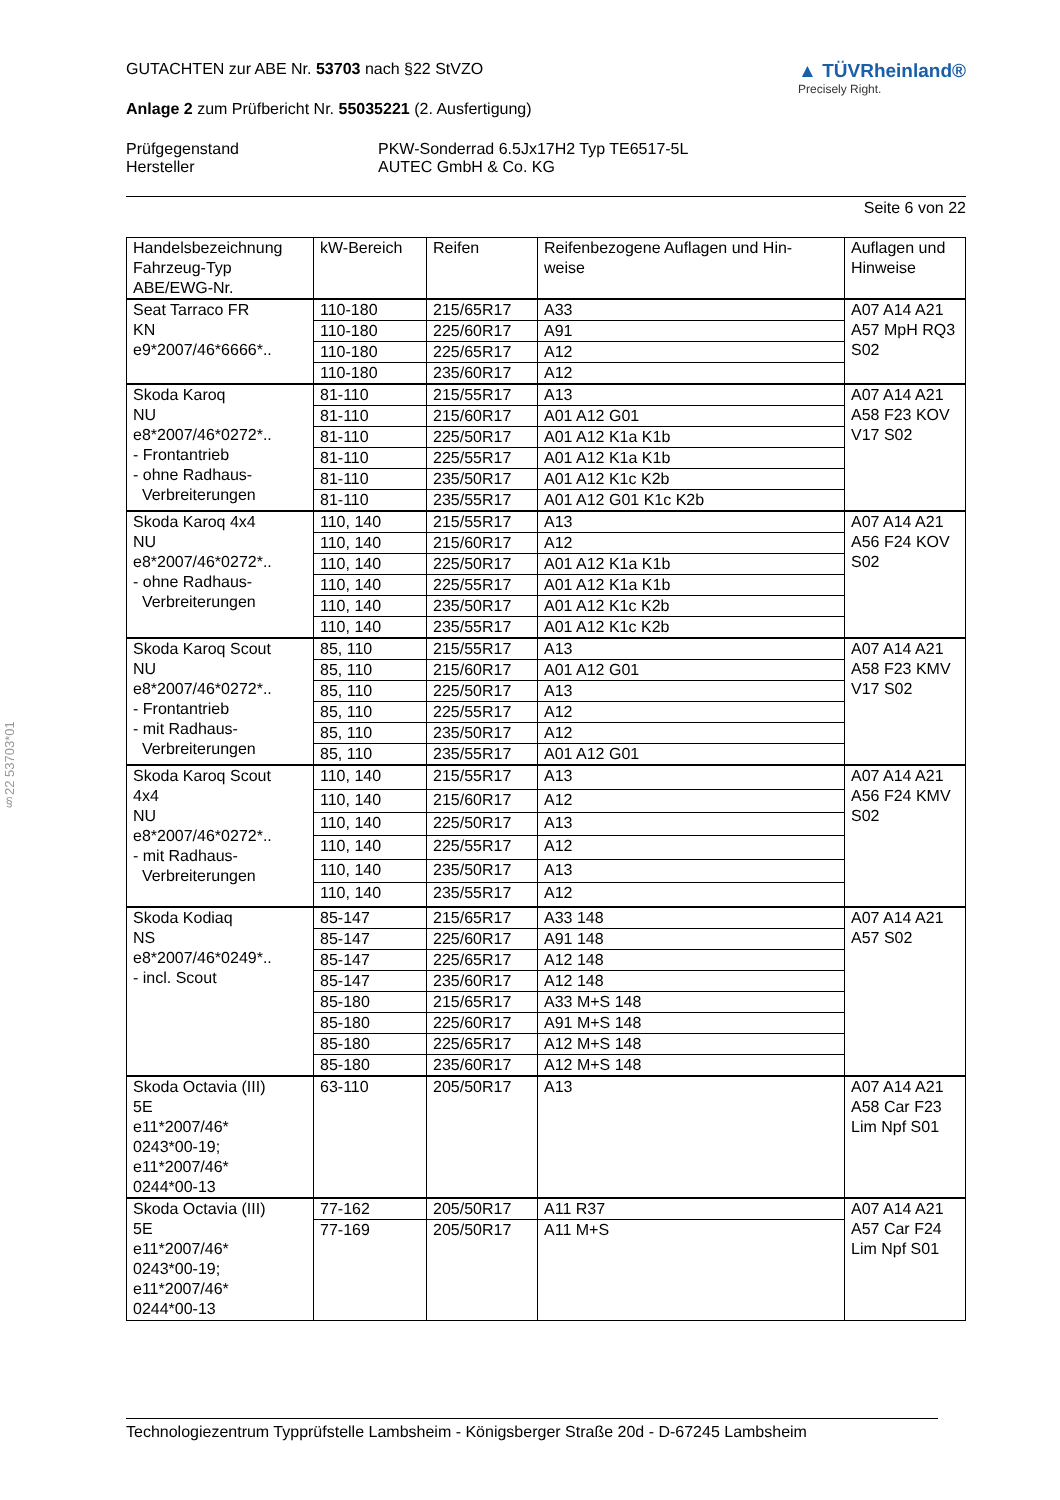§22 53703*01
GUTACHTEN zur ABE Nr. 53703 nach §22 StVZO
Anlage 2 zum Prüfbericht Nr. 55035221 (2. Ausfertigung)
▲ TÜVRheinland®
Precisely Right.
Prüfgegenstand
Hersteller
PKW-Sonderrad 6.5Jx17H2 Typ TE6517-5L
AUTEC GmbH & Co. KG
Seite 6 von 22
| Handelsbezeichnung Fahrzeug-Typ ABE/EWG-Nr. | kW-Bereich | Reifen | Reifenbezogene Auflagen und Hin- weise | Auflagen und Hinweise |
| --- | --- | --- | --- | --- |
| Seat Tarraco FR KN e9*2007/46*6666*.. | 110-180 | 215/65R17 | A33 | A07 A14 A21 A57 MpH RQ3 S02 |
| | 110-180 | 225/60R17 | A91 | |
| | 110-180 | 225/65R17 | A12 | |
| | 110-180 | 235/60R17 | A12 | |
| Skoda Karoq NU e8*2007/46*0272*.. - Frontantrieb - ohne Radhaus- Verbreiterungen | 81-110 | 215/55R17 | A13 | A07 A14 A21 A58 F23 KOV V17 S02 |
| | 81-110 | 215/60R17 | A01 A12 G01 | |
| | 81-110 | 225/50R17 | A01 A12 K1a K1b | |
| | 81-110 | 225/55R17 | A01 A12 K1a K1b | |
| | 81-110 | 235/50R17 | A01 A12 K1c K2b | |
| | 81-110 | 235/55R17 | A01 A12 G01 K1c K2b | |
| Skoda Karoq 4x4 NU e8*2007/46*0272*.. - ohne Radhaus- Verbreiterungen | 110, 140 | 215/55R17 | A13 | A07 A14 A21 A56 F24 KOV S02 |
| | 110, 140 | 215/60R17 | A12 | |
| | 110, 140 | 225/50R17 | A01 A12 K1a K1b | |
| | 110, 140 | 225/55R17 | A01 A12 K1a K1b | |
| | 110, 140 | 235/50R17 | A01 A12 K1c K2b | |
| | 110, 140 | 235/55R17 | A01 A12 K1c K2b | |
| Skoda Karoq Scout NU e8*2007/46*0272*.. - Frontantrieb - mit Radhaus- Verbreiterungen | 85, 110 | 215/55R17 | A13 | A07 A14 A21 A58 F23 KMV V17 S02 |
| | 85, 110 | 215/60R17 | A01 A12 G01 | |
| | 85, 110 | 225/50R17 | A13 | |
| | 85, 110 | 225/55R17 | A12 | |
| | 85, 110 | 235/50R17 | A12 | |
| | 85, 110 | 235/55R17 | A01 A12 G01 | |
| Skoda Karoq Scout 4x4 NU e8*2007/46*0272*.. - mit Radhaus- Verbreiterungen | 110, 140 | 215/55R17 | A13 | A07 A14 A21 A56 F24 KMV S02 |
| | 110, 140 | 215/60R17 | A12 | |
| | 110, 140 | 225/50R17 | A13 | |
| | 110, 140 | 225/55R17 | A12 | |
| | 110, 140 | 235/50R17 | A13 | |
| | 110, 140 | 235/55R17 | A12 | |
| Skoda Kodiaq NS e8*2007/46*0249*.. - incl. Scout | 85-147 | 215/65R17 | A33 148 | A07 A14 A21 A57 S02 |
| | 85-147 | 225/60R17 | A91 148 | |
| | 85-147 | 225/65R17 | A12 148 | |
| | 85-147 | 235/60R17 | A12 148 | |
| | 85-180 | 215/65R17 | A33 M+S 148 | |
| | 85-180 | 225/60R17 | A91 M+S 148 | |
| | 85-180 | 225/65R17 | A12 M+S 148 | |
| | 85-180 | 235/60R17 | A12 M+S 148 | |
| Skoda Octavia (III) 5E e11*2007/46* 0243*00-19; e11*2007/46* 0244*00-13 | 63-110 | 205/50R17 | A13 | A07 A14 A21 A58 Car F23 Lim Npf S01 |
| Skoda Octavia (III) 5E e11*2007/46* 0243*00-19; e11*2007/46* 0244*00-13 | 77-162 | 205/50R17 | A11 R37 | A07 A14 A21 A57 Car F24 Lim Npf S01 |
| | 77-169 | 205/50R17 | A11 M+S | |
Technologiezentrum Typprüfstelle Lambsheim - Königsberger Straße 20d - D-67245 Lambsheim